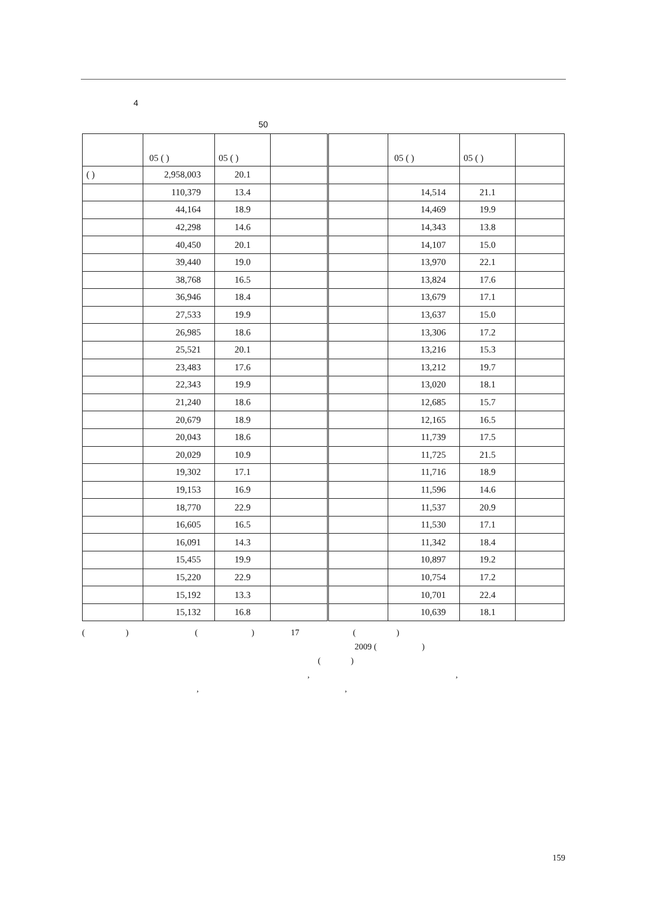4
50
| | 05 ( ) | 05 ( ) | | | 05 ( ) | 05 ( ) | |
| --- | --- | --- | --- | --- | --- | --- | --- |
| ( ) | 2,958,003 | 20.1 | | | | | |
| | 110,379 | 13.4 | | | 14,514 | 21.1 | |
| | 44,164 | 18.9 | | | 14,469 | 19.9 | |
| | 42,298 | 14.6 | | | 14,343 | 13.8 | |
| | 40,450 | 20.1 | | | 14,107 | 15.0 | |
| | 39,440 | 19.0 | | | 13,970 | 22.1 | |
| | 38,768 | 16.5 | | | 13,824 | 17.6 | |
| | 36,946 | 18.4 | | | 13,679 | 17.1 | |
| | 27,533 | 19.9 | | | 13,637 | 15.0 | |
| | 26,985 | 18.6 | | | 13,306 | 17.2 | |
| | 25,521 | 20.1 | | | 13,216 | 15.3 | |
| | 23,483 | 17.6 | | | 13,212 | 19.7 | |
| | 22,343 | 19.9 | | | 13,020 | 18.1 | |
| | 21,240 | 18.6 | | | 12,685 | 15.7 | |
| | 20,679 | 18.9 | | | 12,165 | 16.5 | |
| | 20,043 | 18.6 | | | 11,739 | 17.5 | |
| | 20,029 | 10.9 | | | 11,725 | 21.5 | |
| | 19,302 | 17.1 | | | 11,716 | 18.9 | |
| | 19,153 | 16.9 | | | 11,596 | 14.6 | |
| | 18,770 | 22.9 | | | 11,537 | 20.9 | |
| | 16,605 | 16.5 | | | 11,530 | 17.1 | |
| | 16,091 | 14.3 | | | 11,342 | 18.4 | |
| | 15,455 | 19.9 | | | 10,897 | 19.2 | |
| | 15,220 | 22.9 | | | 10,754 | 17.2 | |
| | 15,192 | 13.3 | | | 10,701 | 22.4 | |
| | 15,132 | 16.8 | | | 10,639 | 18.1 | |
( ) ( ) 17 ( )
2009 ( )
( )
, ,
, ,
159